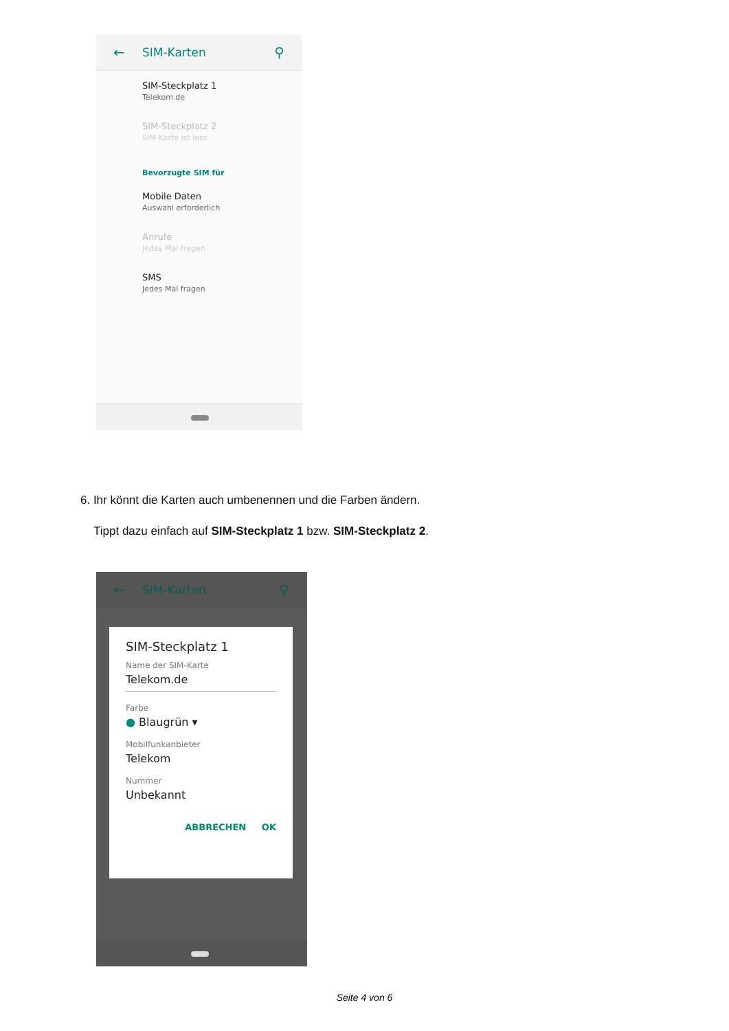← SIM-Karten ⚲
SIM-Steckplatz 1
Telekom.de
SIM-Steckplatz 2
SIM-Karte ist leer.
Bevorzugte SIM für
Mobile Daten
Auswahl erforderlich
Anrufe
Jedes Mal fragen
SMS
Jedes Mal fragen
6. Ihr könnt die Karten auch umbenennen und die Farben ändern.
Tippt dazu einfach auf SIM-Steckplatz 1 bzw. SIM-Steckplatz 2.
← SIM-Karten ⚲
SIM-Steckplatz 1
Name der SIM-Karte
Telekom.de
Farbe
● Blaugrün ▾
Mobilfunkanbieter
Telekom
Nummer
Unbekannt
ABBRECHEN OK
Seite 4 von 6